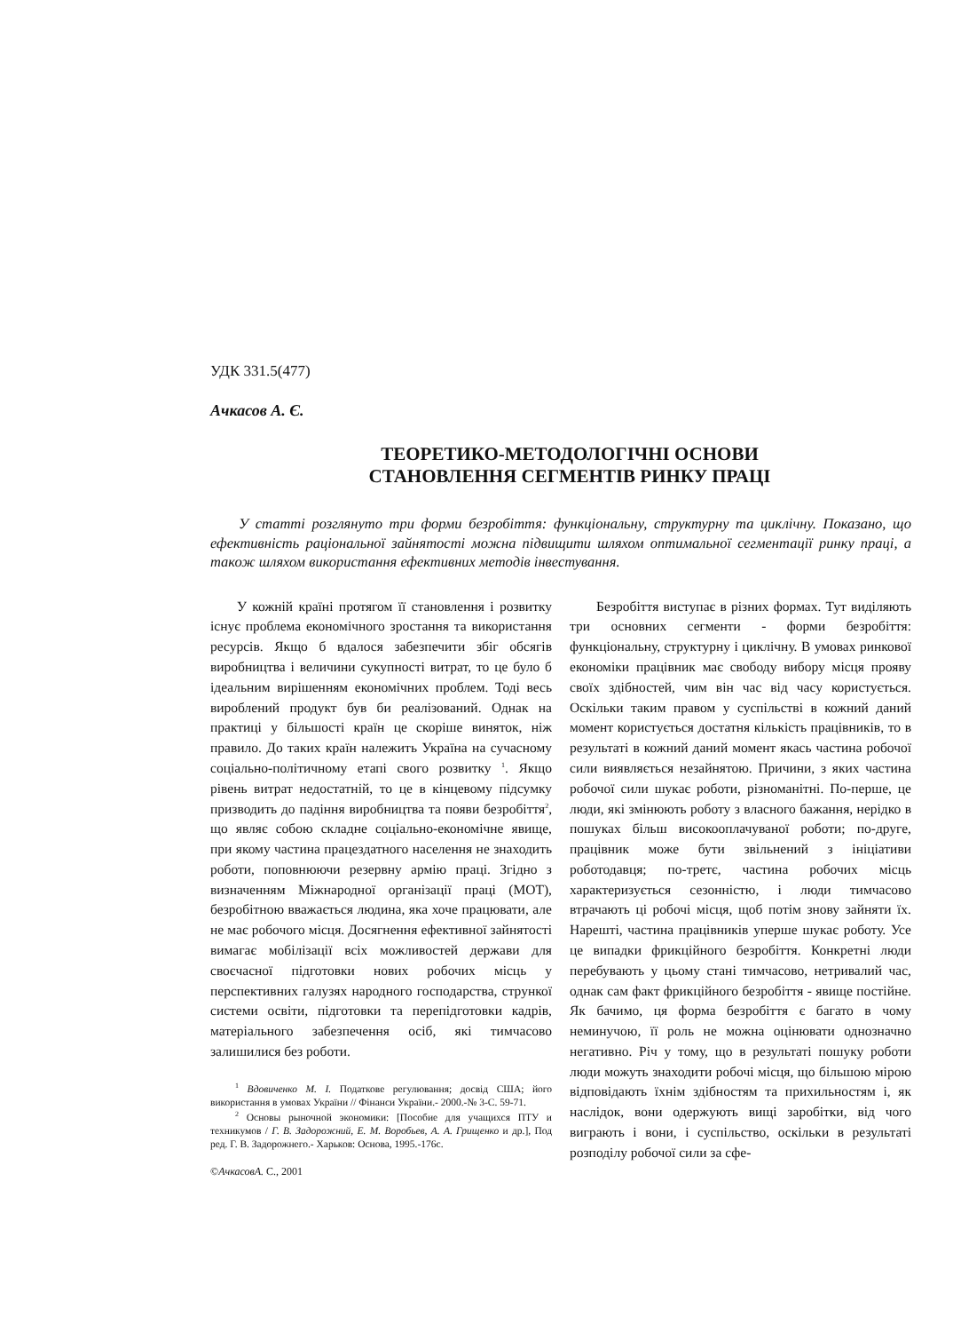УДК 331.5(477)
Ачкасов А. Є.
ТЕОРЕТИКО-МЕТОДОЛОГІЧНІ ОСНОВИ
СТАНОВЛЕННЯ СЕГМЕНТІВ РИНКУ ПРАЦІ
У статті розглянуто три форми безробіття: функціональну, структурну та циклічну. Показано, що ефективність раціональної зайнятості можна підвищити шляхом оптимальної сегментації ринку праці, а також шляхом використання ефективних методів інвестування.
У кожній країні протягом її становлення і розвитку існує проблема економічного зростання та використання ресурсів. Якщо б вдалося забезпечити збіг обсягів виробництва і величини сукупності витрат, то це було б ідеальним вирішенням економічних проблем. Тоді весь вироблений продукт був би реалізований. Однак на практиці у більшості країн це скоріше виняток, ніж правило. До таких країн належить Україна на сучасному соціально-політичному етапі свого розвитку <sup>1</sup>. Якщо рівень витрат недостатній, то це в кінцевому підсумку призводить до падіння виробництва та появи безробіття<sup>2</sup>, що являє собою складне соціально-економічне явище, при якому частина працездатного населення не знаходить роботи, поповнюючи резервну армію праці. Згідно з визначенням Міжнародної організації праці (МОТ), безробітною вважається людина, яка хоче працювати, але не має робочого місця. Досягнення ефективної зайнятості вимагає мобілізації всіх можливостей держави для своєчасної підготовки нових робочих місць у перспективних галузях народного господарства, стрункої системи освіти, підготовки та перепідготовки кадрів, матеріального забезпечення осіб, які тимчасово залишилися без роботи.
<sup>1</sup> Вдовиченко М. І. Податкове регулювання; досвід США; його використання в умовах України // Фінанси України.- 2000.-№ 3-С. 59-71.
<sup>2</sup> Основы рыночной экономики: [Пособие для учащихся ПТУ и техникумов / Г. В. Задорожний, Е. М. Воробьев, А. А. Грищенко и др.], Под ред. Г. В. Задорожнего.- Харьков: Основа, 1995.-176с.
©АчкасовА. С., 2001
Безробіття виступає в різних формах. Тут виділяють три основних сегменти - форми безробіття: функціональну, структурну і циклічну. В умовах ринкової економіки працівник має свободу вибору місця прояву своїх здібностей, чим він час від часу користується. Оскільки таким правом у суспільстві в кожний даний момент користується достатня кількість працівників, то в результаті в кожний даний момент якась частина робочої сили виявляється незайнятою. Причини, з яких частина робочої сили шукає роботи, різноманітні. По-перше, це люди, які змінюють роботу з власного бажання, нерідко в пошуках більш високооплачуваної роботи; по-друге, працівник може бути звільнений з ініціативи роботодавця; по-третє, частина робочих місць характеризується сезонністю, і люди тимчасово втрачають ці робочі місця, щоб потім знову зайняти їх. Нарешті, частина працівників уперше шукає роботу. Усе це випадки фрикційного безробіття. Конкретні люди перебувають у цьому стані тимчасово, нетривалий час, однак сам факт фрикційного безробіття - явище постійне. Як бачимо, ця форма безробіття є багато в чому неминучою, її роль не можна оцінювати однозначно негативно. Річ у тому, що в результаті пошуку роботи люди можуть знаходити робочі місця, що більшою мірою відповідають їхнім здібностям та прихильностям і, як наслідок, вони одержують вищі заробітки, від чого виграють і вони, і суспільство, оскільки в результаті розподілу робочої сили за сфе-